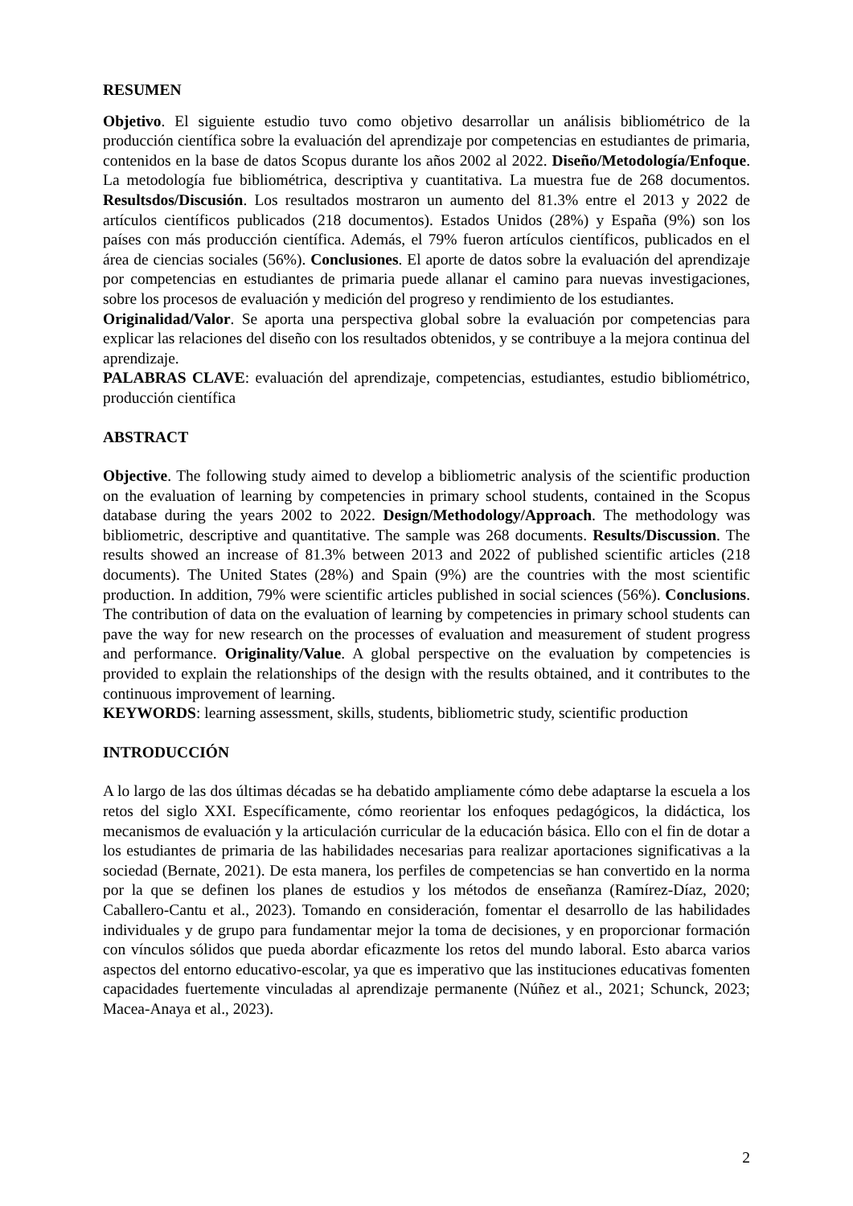RESUMEN
Objetivo. El siguiente estudio tuvo como objetivo desarrollar un análisis bibliométrico de la producción científica sobre la evaluación del aprendizaje por competencias en estudiantes de primaria, contenidos en la base de datos Scopus durante los años 2002 al 2022. Diseño/Metodología/Enfoque. La metodología fue bibliométrica, descriptiva y cuantitativa. La muestra fue de 268 documentos. Resultsdos/Discusión. Los resultados mostraron un aumento del 81.3% entre el 2013 y 2022 de artículos científicos publicados (218 documentos). Estados Unidos (28%) y España (9%) son los países con más producción científica. Además, el 79% fueron artículos científicos, publicados en el área de ciencias sociales (56%). Conclusiones. El aporte de datos sobre la evaluación del aprendizaje por competencias en estudiantes de primaria puede allanar el camino para nuevas investigaciones, sobre los procesos de evaluación y medición del progreso y rendimiento de los estudiantes.
Originalidad/Valor. Se aporta una perspectiva global sobre la evaluación por competencias para explicar las relaciones del diseño con los resultados obtenidos, y se contribuye a la mejora continua del aprendizaje.
PALABRAS CLAVE: evaluación del aprendizaje, competencias, estudiantes, estudio bibliométrico, producción científica
ABSTRACT
Objective. The following study aimed to develop a bibliometric analysis of the scientific production on the evaluation of learning by competencies in primary school students, contained in the Scopus database during the years 2002 to 2022. Design/Methodology/Approach. The methodology was bibliometric, descriptive and quantitative. The sample was 268 documents. Results/Discussion. The results showed an increase of 81.3% between 2013 and 2022 of published scientific articles (218 documents). The United States (28%) and Spain (9%) are the countries with the most scientific production. In addition, 79% were scientific articles published in social sciences (56%). Conclusions. The contribution of data on the evaluation of learning by competencies in primary school students can pave the way for new research on the processes of evaluation and measurement of student progress and performance. Originality/Value. A global perspective on the evaluation by competencies is provided to explain the relationships of the design with the results obtained, and it contributes to the continuous improvement of learning.
KEYWORDS: learning assessment, skills, students, bibliometric study, scientific production
INTRODUCCIÓN
A lo largo de las dos últimas décadas se ha debatido ampliamente cómo debe adaptarse la escuela a los retos del siglo XXI. Específicamente, cómo reorientar los enfoques pedagógicos, la didáctica, los mecanismos de evaluación y la articulación curricular de la educación básica. Ello con el fin de dotar a los estudiantes de primaria de las habilidades necesarias para realizar aportaciones significativas a la sociedad (Bernate, 2021). De esta manera, los perfiles de competencias se han convertido en la norma por la que se definen los planes de estudios y los métodos de enseñanza (Ramírez-Díaz, 2020; Caballero-Cantu et al., 2023). Tomando en consideración, fomentar el desarrollo de las habilidades individuales y de grupo para fundamentar mejor la toma de decisiones, y en proporcionar formación con vínculos sólidos que pueda abordar eficazmente los retos del mundo laboral. Esto abarca varios aspectos del entorno educativo-escolar, ya que es imperativo que las instituciones educativas fomenten capacidades fuertemente vinculadas al aprendizaje permanente (Núñez et al., 2021; Schunck, 2023; Macea-Anaya et al., 2023).
2